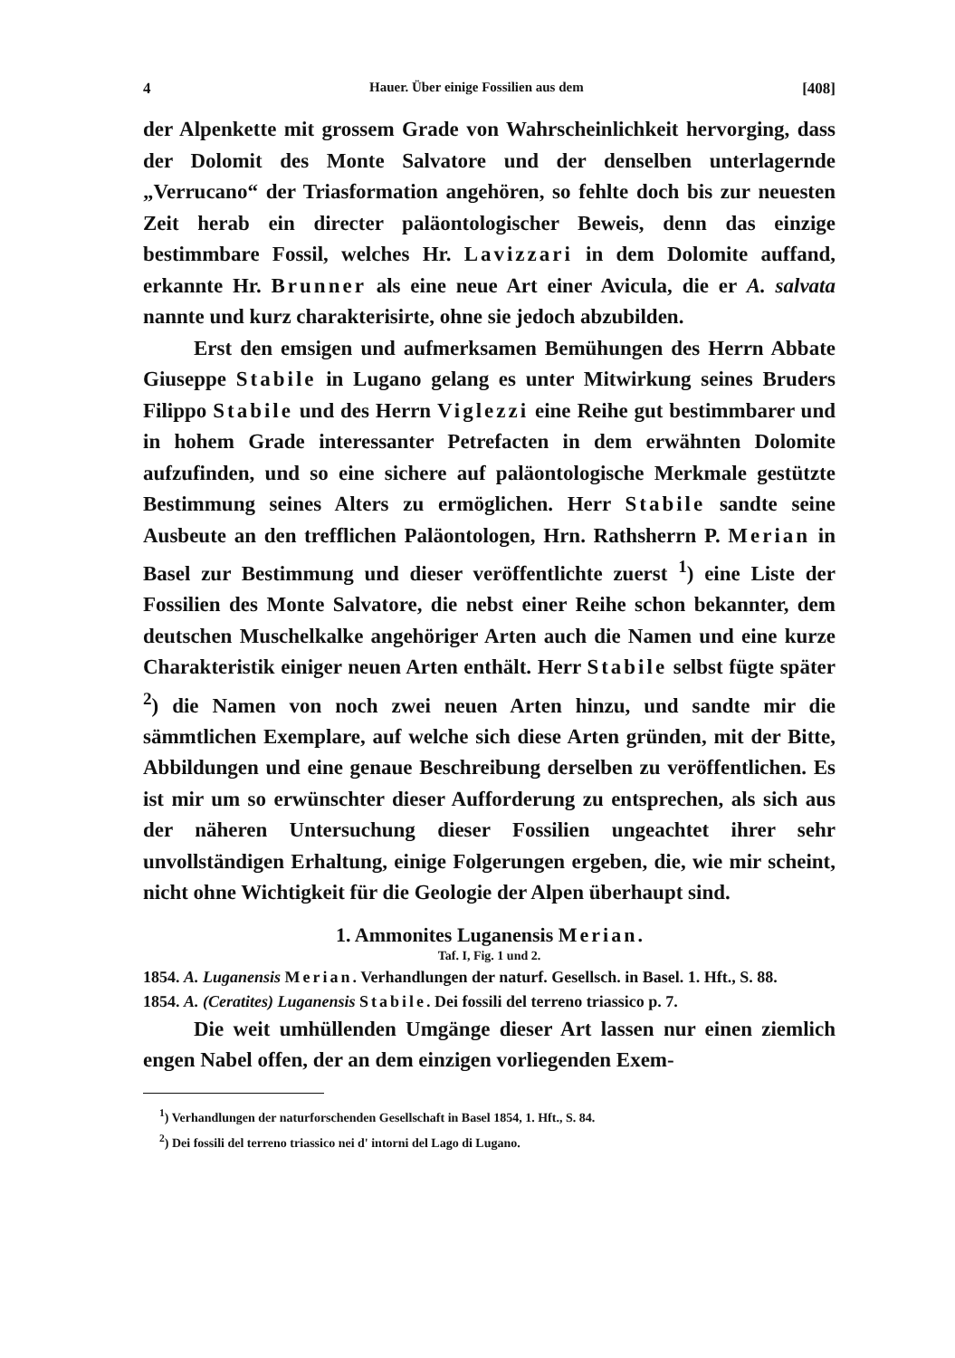4 Hauer. Über einige Fossilien aus dem [408]
der Alpenkette mit grossem Grade von Wahrscheinlichkeit hervorging, dass der Dolomit des Monte Salvatore und der denselben unterlagernde „Verrucano“ der Triasformation angehören, so fehlte doch bis zur neuesten Zeit herab ein directer paläontologischer Beweis, denn das einzige bestimmbare Fossil, welches Hr. Lavizzari in dem Dolomite auffand, erkannte Hr. Brunner als eine neue Art einer Avicula, die er A. salvata nannte und kurz charakterisirte, ohne sie jedoch abzubilden.
Erst den emsigen und aufmerksamen Bemühungen des Herrn Abbate Giuseppe Stabile in Lugano gelang es unter Mitwirkung seines Bruders Filippo Stabile und des Herrn Viglezzi eine Reihe gut bestimmbarer und in hohem Grade interessanter Petrefacten in dem erwähnten Dolomite aufzufinden, und so eine sichere auf paläontologische Merkmale gestützte Bestimmung seines Alters zu ermöglichen. Herr Stabile sandte seine Ausbeute an den trefflichen Paläontologen, Hrn. Rathsherrn P. Merian in Basel zur Bestimmung und dieser veröffentlichte zuerst <sup>1</sup>) eine Liste der Fossilien des Monte Salvatore, die nebst einer Reihe schon bekannter, dem deutschen Muschelkalke angehöriger Arten auch die Namen und eine kurze Charakteristik einiger neuen Arten enthält. Herr Stabile selbst fügte später <sup>2</sup>) die Namen von noch zwei neuen Arten hinzu, und sandte mir die sämmtlichen Exemplare, auf welche sich diese Arten gründen, mit der Bitte, Abbildungen und eine genaue Beschreibung derselben zu veröffentlichen. Es ist mir um so erwünschter dieser Aufforderung zu entsprechen, als sich aus der näheren Untersuchung dieser Fossilien ungeachtet ihrer sehr unvollständigen Erhaltung, einige Folgerungen ergeben, die, wie mir scheint, nicht ohne Wichtigkeit für die Geologie der Alpen überhaupt sind.
1. Ammonites Luganensis Merian.
Taf. I, Fig. 1 und 2.
1854. A. Luganensis Merian. Verhandlungen der naturf. Gesellsch. in Basel. 1. Hft., S. 88.
1854. A. (Ceratites) Luganensis Stabile. Dei fossili del terreno triassico p. 7.
Die weit umhüllenden Umgänge dieser Art lassen nur einen ziemlich engen Nabel offen, der an dem einzigen vorliegenden Exem-
<sup>1</sup>) Verhandlungen der naturforschenden Gesellschaft in Basel 1854, 1. Hft., S. 84.
<sup>2</sup>) Dei fossili del terreno triassico nei d' intorni del Lago di Lugano.